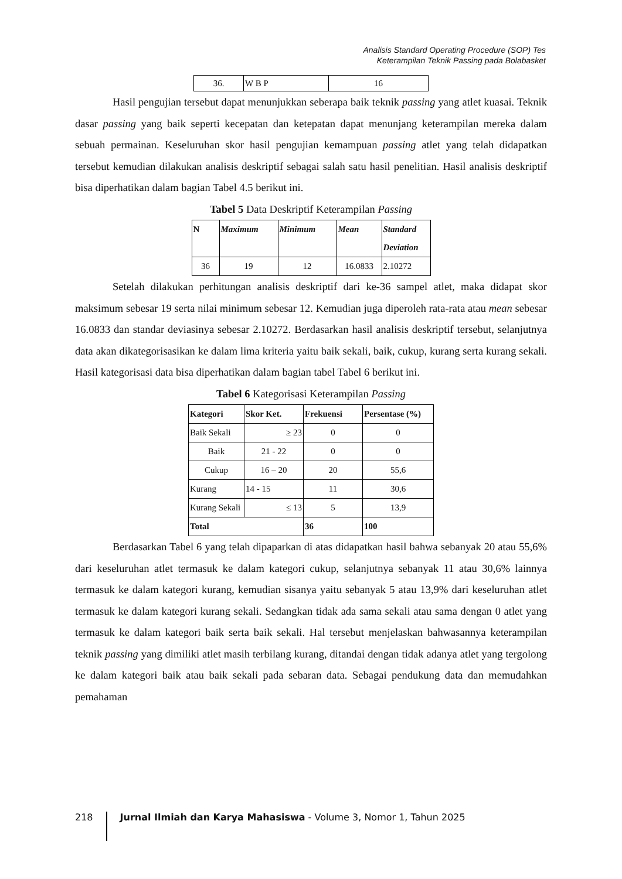Analisis Standard Operating Procedure (SOP) Tes
Keterampilan Teknik Passing pada Bolabasket
| 36. | W B P | 16 |
Hasil pengujian tersebut dapat menunjukkan seberapa baik teknik passing yang atlet kuasai. Teknik dasar passing yang baik seperti kecepatan dan ketepatan dapat menunjang keterampilan mereka dalam sebuah permainan. Keseluruhan skor hasil pengujian kemampuan passing atlet yang telah didapatkan tersebut kemudian dilakukan analisis deskriptif sebagai salah satu hasil penelitian. Hasil analisis deskriptif bisa diperhatikan dalam bagian Tabel 4.5 berikut ini.
Tabel 5 Data Deskriptif Keterampilan Passing
| N | Maximum | Minimum | Mean | Standard Deviation |
| --- | --- | --- | --- | --- |
| 36 | 19 | 12 | 16.0833 | 2.10272 |
Setelah dilakukan perhitungan analisis deskriptif dari ke-36 sampel atlet, maka didapat skor maksimum sebesar 19 serta nilai minimum sebesar 12. Kemudian juga diperoleh rata-rata atau mean sebesar 16.0833 dan standar deviasinya sebesar 2.10272. Berdasarkan hasil analisis deskriptif tersebut, selanjutnya data akan dikategorisasikan ke dalam lima kriteria yaitu baik sekali, baik, cukup, kurang serta kurang sekali. Hasil kategorisasi data bisa diperhatikan dalam bagian tabel Tabel 6 berikut ini.
Tabel 6 Kategorisasi Keterampilan Passing
| Kategori | Skor Ket. | Frekuensi | Persentase (%) |
| --- | --- | --- | --- |
| Baik Sekali | ≥ 23 | 0 | 0 |
| Baik | 21 - 22 | 0 | 0 |
| Cukup | 16 – 20 | 20 | 55,6 |
| Kurang | 14 - 15 | 11 | 30,6 |
| Kurang Sekali | ≤ 13 | 5 | 13,9 |
| Total | | 36 | 100 |
Berdasarkan Tabel 6 yang telah dipaparkan di atas didapatkan hasil bahwa sebanyak 20 atau 55,6% dari keseluruhan atlet termasuk ke dalam kategori cukup, selanjutnya sebanyak 11 atau 30,6% lainnya termasuk ke dalam kategori kurang, kemudian sisanya yaitu sebanyak 5 atau 13,9% dari keseluruhan atlet termasuk ke dalam kategori kurang sekali. Sedangkan tidak ada sama sekali atau sama dengan 0 atlet yang termasuk ke dalam kategori baik serta baik sekali. Hal tersebut menjelaskan bahwasannya keterampilan teknik passing yang dimiliki atlet masih terbilang kurang, ditandai dengan tidak adanya atlet yang tergolong ke dalam kategori baik atau baik sekali pada sebaran data. Sebagai pendukung data dan memudahkan pemahaman
218 Jurnal Ilmiah dan Karya Mahasiswa - Volume 3, Nomor 1, Tahun 2025